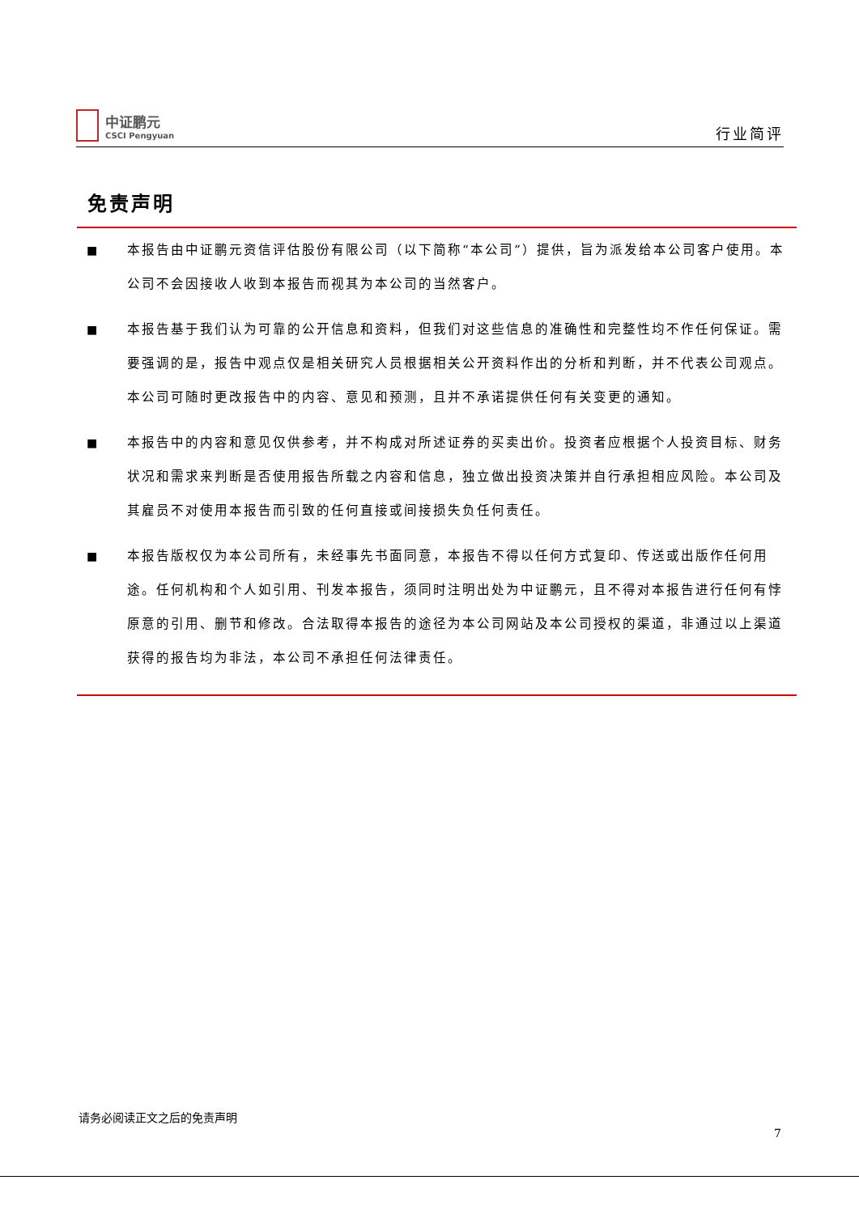中证鹏元
CSCI Pengyuan
行业简评
免责声明
■ 本报告由中证鹏元资信评估股份有限公司（以下简称“本公司”）提供，旨为派发给本公司客户使用。本公司不会因接收人收到本报告而视其为本公司的当然客户。
■ 本报告基于我们认为可靠的公开信息和资料，但我们对这些信息的准确性和完整性均不作任何保证。需要强调的是，报告中观点仅是相关研究人员根据相关公开资料作出的分析和判断，并不代表公司观点。本公司可随时更改报告中的内容、意见和预测，且并不承诺提供任何有关变更的通知。
■ 本报告中的内容和意见仅供参考，并不构成对所述证券的买卖出价。投资者应根据个人投资目标、财务状况和需求来判断是否使用报告所载之内容和信息，独立做出投资决策并自行承担相应风险。本公司及其雇员不对使用本报告而引致的任何直接或间接损失负任何责任。
■ 本报告版权仅为本公司所有，未经事先书面同意，本报告不得以任何方式复印、传送或出版作任何用途。任何机构和个人如引用、刊发本报告，须同时注明出处为中证鹏元，且不得对本报告进行任何有悖原意的引用、删节和修改。合法取得本报告的途径为本公司网站及本公司授权的渠道，非通过以上渠道获得的报告均为非法，本公司不承担任何法律责任。
请务必阅读正文之后的免责声明
7